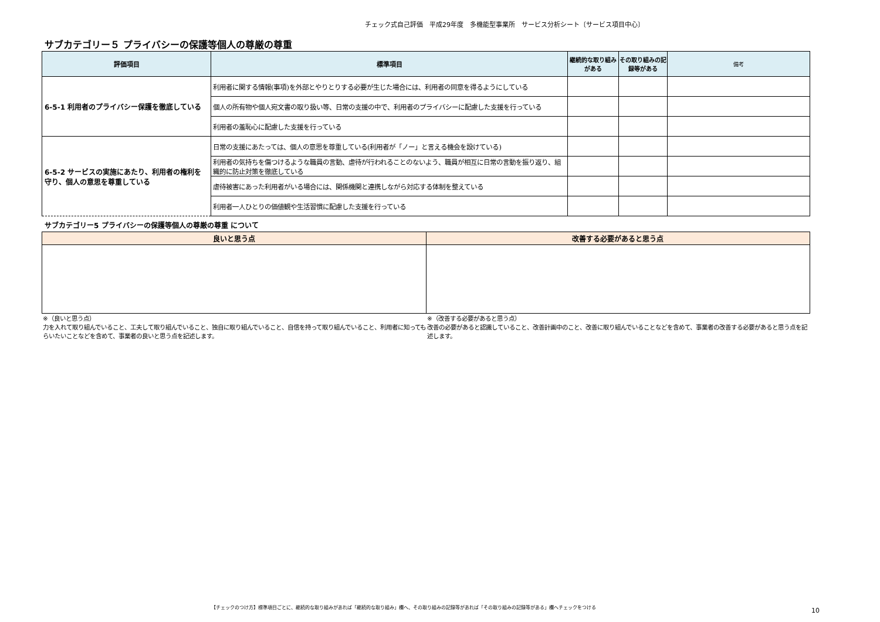チェック式自己評価　平成29年度　多機能型事業所　サービス分析シート〔サービス項目中心〕
サブカテゴリー５ プライバシーの保護等個人の尊厳の尊重
| 評価項目 | 標準項目 | 継続的な取り組みがある | その取り組みの記録等がある | 備考 |
| --- | --- | --- | --- | --- |
| 6-5-1 利用者のプライバシー保護を徹底している | 利用者に関する情報(事項)を外部とやりとりする必要が生じた場合には、利用者の同意を得るようにしている | | | |
| | 個人の所有物や個人宛文書の取り扱い等、日常の支援の中で、利用者のプライバシーに配慮した支援を行っている | | | |
| | 利用者の羞恥心に配慮した支援を行っている | | | |
| 6-5-2 サービスの実施にあたり、利用者の権利を守り、個人の意思を尊重している | 日常の支援にあたっては、個人の意思を尊重している(利用者が「ノー」と言える機会を設けている) | | | |
| | 利用者の気持ちを傷つけるような職員の言動、虐待が行われることのないよう、職員が相互に日常の言動を振り返り、組織的に防止対策を徹底している | | | |
| | 虐待被害にあった利用者がいる場合には、関係機関と連携しながら対応する体制を整えている | | | |
| | 利用者一人ひとりの価値観や生活習慣に配慮した支援を行っている | | | |
サブカテゴリー5 プライバシーの保護等個人の尊厳の尊重 について
| 良いと思う点 | 改善する必要があると思う点 |
| --- | --- |
※（良いと思う点）
力を入れて取り組んでいること、工夫して取り組んでいること、独自に取り組んでいること、自信を持って取り組んでいること、利用者に知ってもらいたいことなどを含めて、事業者の良いと思う点を記述します。
※（改善する必要があると思う点）
改善の必要があると認識していること、改善計画中のこと、改善に取り組んでいることなどを含めて、事業者の改善する必要があると思う点を記述します。
【チェックのつけ方】標準項目ごとに、継続的な取り組みがあれば「継続的な取り組み」欄へ、その取り組みの記録等があれば「その取り組みの記録等がある」欄へチェックをつける
10